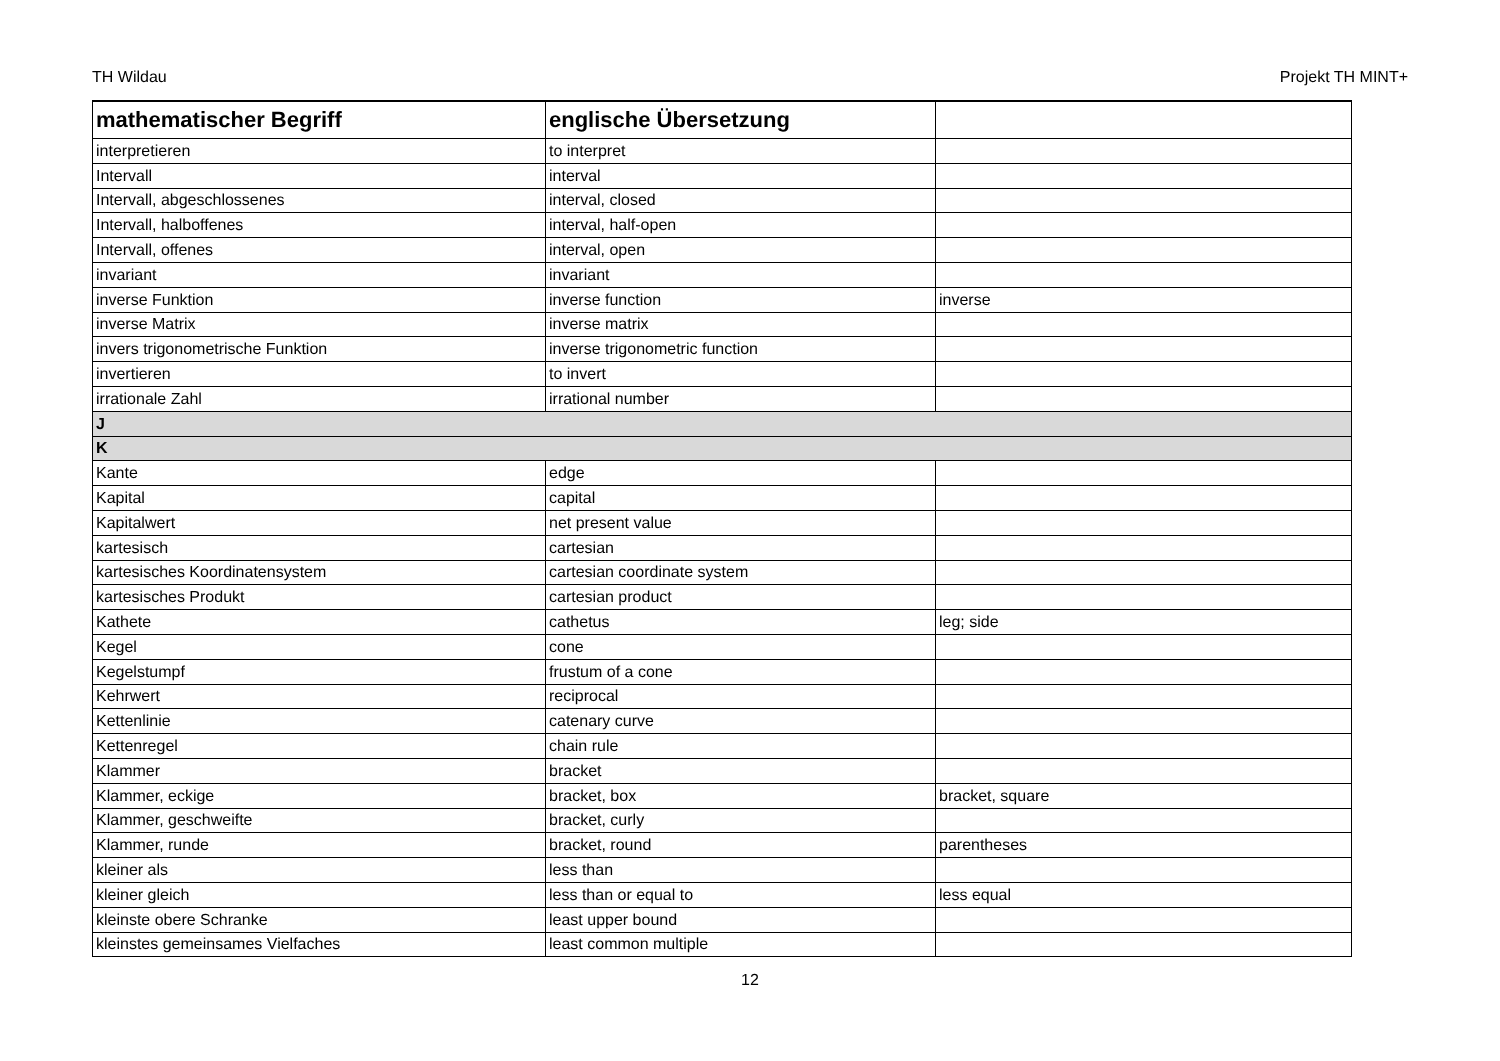TH Wildau Projekt TH MINT+
| mathematischer Begriff | englische Übersetzung | |
| --- | --- | --- |
| interpretieren | to interpret | |
| Intervall | interval | |
| Intervall, abgeschlossenes | interval, closed | |
| Intervall, halboffenes | interval, half-open | |
| Intervall, offenes | interval, open | |
| invariant | invariant | |
| inverse Funktion | inverse function | inverse |
| inverse Matrix | inverse matrix | |
| invers trigonometrische Funktion | inverse trigonometric function | |
| invertieren | to invert | |
| irrationale Zahl | irrational number | |
| J | | |
| K | | |
| Kante | edge | |
| Kapital | capital | |
| Kapitalwert | net present value | |
| kartesisch | cartesian | |
| kartesisches Koordinatensystem | cartesian coordinate system | |
| kartesisches Produkt | cartesian product | |
| Kathete | cathetus | leg; side |
| Kegel | cone | |
| Kegelstumpf | frustum of a cone | |
| Kehrwert | reciprocal | |
| Kettenlinie | catenary curve | |
| Kettenregel | chain rule | |
| Klammer | bracket | |
| Klammer, eckige | bracket, box | bracket, square |
| Klammer, geschweifte | bracket, curly | |
| Klammer, runde | bracket, round | parentheses |
| kleiner als | less than | |
| kleiner gleich | less than or equal to | less equal |
| kleinste obere Schranke | least upper bound | |
| kleinstes gemeinsames Vielfaches | least common multiple | |
12